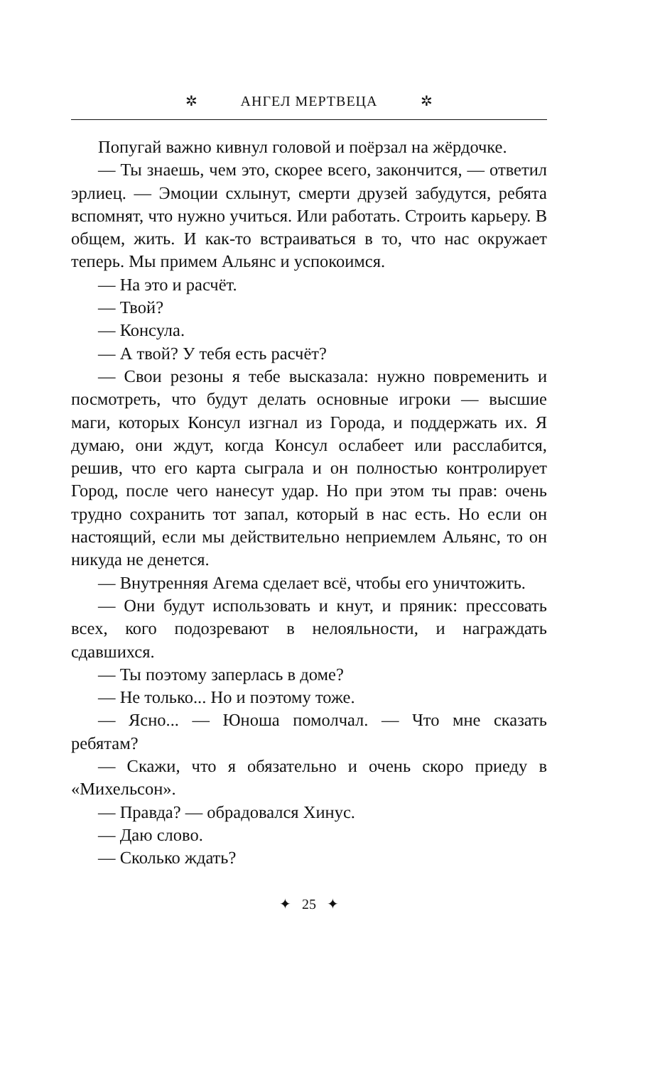✲ АНГЕЛ МЕРТВЕЦА ✲
Попугай важно кивнул головой и поёрзал на жёр­дочке.
— Ты знаешь, чем это, скорее всего, закончится, — ответил эрлиец. — Эмоции схлынут, смерти друзей за­будутся, ребята вспомнят, что нужно учиться. Или работать. Строить карьеру. В общем, жить. И как-то встраиваться в то, что нас окружает теперь. Мы примем Альянс и успокоимся.
— На это и расчёт.
— Твой?
— Консула.
— А твой? У тебя есть расчёт?
— Свои резоны я тебе высказала: нужно повременить и посмотреть, что будут делать основные игроки — выс­шие маги, которых Консул изгнал из Города, и поддер­жать их. Я думаю, они ждут, когда Консул ослабеет или расслабится, решив, что его карта сыграла и он полно­стью контролирует Город, после чего нанесут удар. Но при этом ты прав: очень трудно сохранить тот запал, ко­торый в нас есть. Но если он настоящий, если мы дей­ствительно неприемлем Альянс, то он никуда не денется.
— Внутренняя Агема сделает всё, чтобы его уничто­жить.
— Они будут использовать и кнут, и пряник: прессо­вать всех, кого подозревают в нелояльности, и награж­дать сдавшихся.
— Ты поэтому заперлась в доме?
— Не только... Но и поэтому тоже.
— Ясно... — Юноша помолчал. — Что мне сказать ребятам?
— Скажи, что я обязательно и очень скоро приеду в «Михельсон».
— Правда? — обрадовался Хинус.
— Даю слово.
— Сколько ждать?
✦ 25 ✦